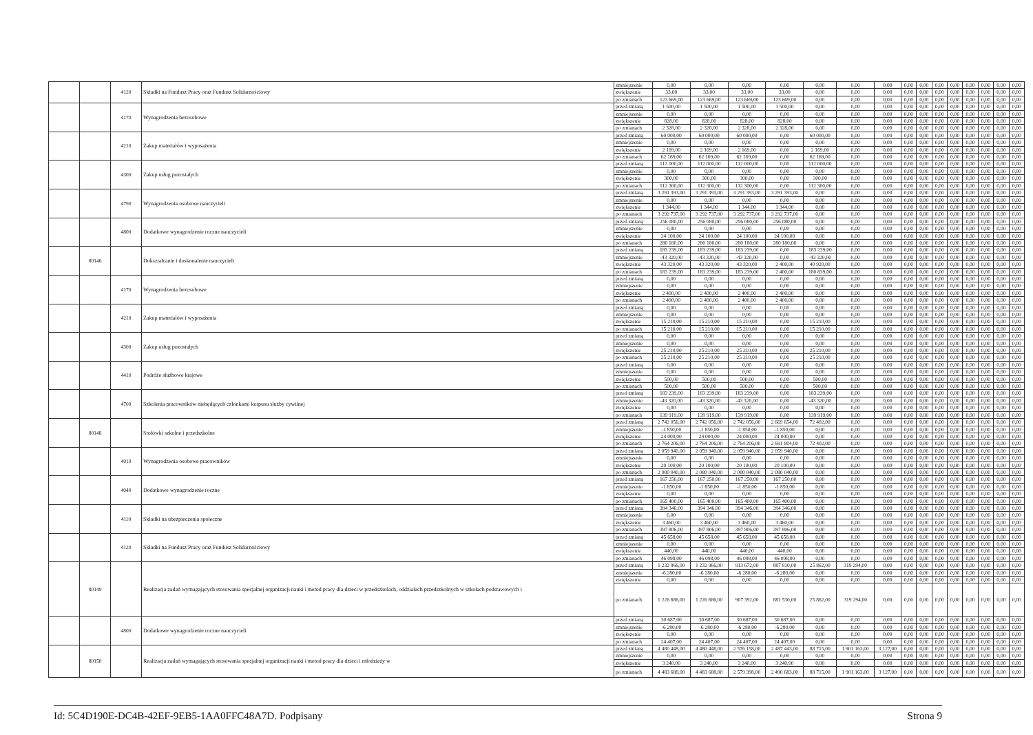| | | 4120 | Składki na Fundusz Pracy oraz Fundusz Solidarnościowy | zmniejszenie | 0,00 | 0,00 | 0,00 | 0,00 | 0,00 | 0,00 | 0,00 | 0,00 | 0,00 | 0,00 | 0,00 | 0,00 | 0,00 | 0,00 | 0,00 |
| | | | | zwiększenie | 33,00 | 33,00 | 33,00 | 33,00 | 0,00 | 0,00 | 0,00 | 0,00 | 0,00 | 0,00 | 0,00 | 0,00 | 0,00 | 0,00 | 0,00 |
| | | | | po zmianach | 123 669,00 | 123 669,00 | 123 669,00 | 123 669,00 | 0,00 | 0,00 | 0,00 | 0,00 | 0,00 | 0,00 | 0,00 | 0,00 | 0,00 | 0,00 | 0,00 |
| | | 4170 | Wynagrodzenia bezosobowe | przed zmianą | 1 500,00 | 1 500,00 | 1 500,00 | 1 500,00 | 0,00 | 0,00 | 0,00 | 0,00 | 0,00 | 0,00 | 0,00 | 0,00 | 0,00 | 0,00 | 0,00 |
| | | | | zmniejszenie | 0,00 | 0,00 | 0,00 | 0,00 | 0,00 | 0,00 | 0,00 | 0,00 | 0,00 | 0,00 | 0,00 | 0,00 | 0,00 | 0,00 | 0,00 |
| | | | | zwiększenie | 828,00 | 828,00 | 828,00 | 828,00 | 0,00 | 0,00 | 0,00 | 0,00 | 0,00 | 0,00 | 0,00 | 0,00 | 0,00 | 0,00 | 0,00 |
| | | | | po zmianach | 2 328,00 | 2 328,00 | 2 328,00 | 2 328,00 | 0,00 | 0,00 | 0,00 | 0,00 | 0,00 | 0,00 | 0,00 | 0,00 | 0,00 | 0,00 | 0,00 |
| | | 4210 | Zakup materiałów i wyposażenia | przed zmianą | 60 000,00 | 60 000,00 | 60 000,00 | 0,00 | 60 000,00 | 0,00 | 0,00 | 0,00 | 0,00 | 0,00 | 0,00 | 0,00 | 0,00 | 0,00 | 0,00 |
| | | | | zmniejszenie | 0,00 | 0,00 | 0,00 | 0,00 | 0,00 | 0,00 | 0,00 | 0,00 | 0,00 | 0,00 | 0,00 | 0,00 | 0,00 | 0,00 | 0,00 |
| | | | | zwiększenie | 2 169,00 | 2 169,00 | 2 169,00 | 0,00 | 2 169,00 | 0,00 | 0,00 | 0,00 | 0,00 | 0,00 | 0,00 | 0,00 | 0,00 | 0,00 | 0,00 |
| | | | | po zmianach | 62 169,00 | 62 169,00 | 62 169,00 | 0,00 | 62 169,00 | 0,00 | 0,00 | 0,00 | 0,00 | 0,00 | 0,00 | 0,00 | 0,00 | 0,00 | 0,00 |
| | | 4300 | Zakup usług pozostałych | przed zmianą | 112 000,00 | 112 000,00 | 112 000,00 | 0,00 | 112 000,00 | 0,00 | 0,00 | 0,00 | 0,00 | 0,00 | 0,00 | 0,00 | 0,00 | 0,00 | 0,00 |
| | | | | zmniejszenie | 0,00 | 0,00 | 0,00 | 0,00 | 0,00 | 0,00 | 0,00 | 0,00 | 0,00 | 0,00 | 0,00 | 0,00 | 0,00 | 0,00 | 0,00 |
| | | | | zwiększenie | 300,00 | 300,00 | 300,00 | 0,00 | 300,00 | 0,00 | 0,00 | 0,00 | 0,00 | 0,00 | 0,00 | 0,00 | 0,00 | 0,00 | 0,00 |
| | | | | po zmianach | 112 300,00 | 112 300,00 | 112 300,00 | 0,00 | 112 300,00 | 0,00 | 0,00 | 0,00 | 0,00 | 0,00 | 0,00 | 0,00 | 0,00 | 0,00 | 0,00 |
| | | 4790 | Wynagrodzenia osobowe nauczycieli | przed zmianą | 3 291 393,00 | 3 291 393,00 | 3 291 393,00 | 3 291 393,00 | 0,00 | 0,00 | 0,00 | 0,00 | 0,00 | 0,00 | 0,00 | 0,00 | 0,00 | 0,00 | 0,00 |
| | | | | zmniejszenie | 0,00 | 0,00 | 0,00 | 0,00 | 0,00 | 0,00 | 0,00 | 0,00 | 0,00 | 0,00 | 0,00 | 0,00 | 0,00 | 0,00 | 0,00 |
| | | | | zwiększenie | 1 344,00 | 1 344,00 | 1 344,00 | 1 344,00 | 0,00 | 0,00 | 0,00 | 0,00 | 0,00 | 0,00 | 0,00 | 0,00 | 0,00 | 0,00 | 0,00 |
| | | | | po zmianach | 3 292 737,00 | 3 292 737,00 | 3 292 737,00 | 3 292 737,00 | 0,00 | 0,00 | 0,00 | 0,00 | 0,00 | 0,00 | 0,00 | 0,00 | 0,00 | 0,00 | 0,00 |
| | | 4800 | Dodatkowe wynagrodzenie roczne nauczycieli | przed zmianą | 256 080,00 | 256 080,00 | 256 080,00 | 256 080,00 | 0,00 | 0,00 | 0,00 | 0,00 | 0,00 | 0,00 | 0,00 | 0,00 | 0,00 | 0,00 | 0,00 |
| | | | | zmniejszenie | 0,00 | 0,00 | 0,00 | 0,00 | 0,00 | 0,00 | 0,00 | 0,00 | 0,00 | 0,00 | 0,00 | 0,00 | 0,00 | 0,00 | 0,00 |
| | | | | zwiększenie | 24 100,00 | 24 100,00 | 24 100,00 | 24 100,00 | 0,00 | 0,00 | 0,00 | 0,00 | 0,00 | 0,00 | 0,00 | 0,00 | 0,00 | 0,00 | 0,00 |
| | | | | po zmianach | 280 180,00 | 280 180,00 | 280 180,00 | 280 180,00 | 0,00 | 0,00 | 0,00 | 0,00 | 0,00 | 0,00 | 0,00 | 0,00 | 0,00 | 0,00 | 0,00 |
| | 80146 | | Dokształcanie i doskonalenie nauczycieli | przed zmianą | 183 239,00 | 183 239,00 | 183 239,00 | 0,00 | 183 239,00 | 0,00 | 0,00 | 0,00 | 0,00 | 0,00 | 0,00 | 0,00 | 0,00 | 0,00 | 0,00 |
| | | | | zmniejszenie | -43 320,00 | -43 320,00 | -43 320,00 | 0,00 | -43 320,00 | 0,00 | 0,00 | 0,00 | 0,00 | 0,00 | 0,00 | 0,00 | 0,00 | 0,00 | 0,00 |
| | | | | zwiększenie | 43 320,00 | 43 320,00 | 43 320,00 | 2 400,00 | 40 920,00 | 0,00 | 0,00 | 0,00 | 0,00 | 0,00 | 0,00 | 0,00 | 0,00 | 0,00 | 0,00 |
| | | | | po zmianach | 183 239,00 | 183 239,00 | 183 239,00 | 2 400,00 | 180 839,00 | 0,00 | 0,00 | 0,00 | 0,00 | 0,00 | 0,00 | 0,00 | 0,00 | 0,00 | 0,00 |
| | | 4170 | Wynagrodzenia bezosobowe | przed zmianą | 0,00 | 0,00 | 0,00 | 0,00 | 0,00 | 0,00 | 0,00 | 0,00 | 0,00 | 0,00 | 0,00 | 0,00 | 0,00 | 0,00 | 0,00 |
| | | | | zmniejszenie | 0,00 | 0,00 | 0,00 | 0,00 | 0,00 | 0,00 | 0,00 | 0,00 | 0,00 | 0,00 | 0,00 | 0,00 | 0,00 | 0,00 | 0,00 |
| | | | | zwiększenie | 2 400,00 | 2 400,00 | 2 400,00 | 2 400,00 | 0,00 | 0,00 | 0,00 | 0,00 | 0,00 | 0,00 | 0,00 | 0,00 | 0,00 | 0,00 | 0,00 |
| | | | | po zmianach | 2 400,00 | 2 400,00 | 2 400,00 | 2 400,00 | 0,00 | 0,00 | 0,00 | 0,00 | 0,00 | 0,00 | 0,00 | 0,00 | 0,00 | 0,00 | 0,00 |
| | | 4210 | Zakup materiałów i wyposażenia | przed zmianą | 0,00 | 0,00 | 0,00 | 0,00 | 0,00 | 0,00 | 0,00 | 0,00 | 0,00 | 0,00 | 0,00 | 0,00 | 0,00 | 0,00 | 0,00 |
| | | | | zmniejszenie | 0,00 | 0,00 | 0,00 | 0,00 | 0,00 | 0,00 | 0,00 | 0,00 | 0,00 | 0,00 | 0,00 | 0,00 | 0,00 | 0,00 | 0,00 |
| | | | | zwiększenie | 15 210,00 | 15 210,00 | 15 210,00 | 0,00 | 15 210,00 | 0,00 | 0,00 | 0,00 | 0,00 | 0,00 | 0,00 | 0,00 | 0,00 | 0,00 | 0,00 |
| | | | | po zmianach | 15 210,00 | 15 210,00 | 15 210,00 | 0,00 | 15 210,00 | 0,00 | 0,00 | 0,00 | 0,00 | 0,00 | 0,00 | 0,00 | 0,00 | 0,00 | 0,00 |
| | | 4300 | Zakup usług pozostałych | przed zmianą | 0,00 | 0,00 | 0,00 | 0,00 | 0,00 | 0,00 | 0,00 | 0,00 | 0,00 | 0,00 | 0,00 | 0,00 | 0,00 | 0,00 | 0,00 |
| | | | | zmniejszenie | 0,00 | 0,00 | 0,00 | 0,00 | 0,00 | 0,00 | 0,00 | 0,00 | 0,00 | 0,00 | 0,00 | 0,00 | 0,00 | 0,00 | 0,00 |
| | | | | zwiększenie | 25 210,00 | 25 210,00 | 25 210,00 | 0,00 | 25 210,00 | 0,00 | 0,00 | 0,00 | 0,00 | 0,00 | 0,00 | 0,00 | 0,00 | 0,00 | 0,00 |
| | | | | po zmianach | 25 210,00 | 25 210,00 | 25 210,00 | 0,00 | 25 210,00 | 0,00 | 0,00 | 0,00 | 0,00 | 0,00 | 0,00 | 0,00 | 0,00 | 0,00 | 0,00 |
| | | 4410 | Podróże służbowe krajowe | przed zmianą | 0,00 | 0,00 | 0,00 | 0,00 | 0,00 | 0,00 | 0,00 | 0,00 | 0,00 | 0,00 | 0,00 | 0,00 | 0,00 | 0,00 | 0,00 |
| | | | | zmniejszenie | 0,00 | 0,00 | 0,00 | 0,00 | 0,00 | 0,00 | 0,00 | 0,00 | 0,00 | 0,00 | 0,00 | 0,00 | 0,00 | 0,00 | 0,00 |
| | | | | zwiększenie | 500,00 | 500,00 | 500,00 | 0,00 | 500,00 | 0,00 | 0,00 | 0,00 | 0,00 | 0,00 | 0,00 | 0,00 | 0,00 | 0,00 | 0,00 |
| | | | | po zmianach | 500,00 | 500,00 | 500,00 | 0,00 | 500,00 | 0,00 | 0,00 | 0,00 | 0,00 | 0,00 | 0,00 | 0,00 | 0,00 | 0,00 | 0,00 |
| | | 4700 | Szkolenia pracowników niebędących członkami korpusu służby cywilnej | przed zmianą | 183 239,00 | 183 239,00 | 183 239,00 | 0,00 | 183 239,00 | 0,00 | 0,00 | 0,00 | 0,00 | 0,00 | 0,00 | 0,00 | 0,00 | 0,00 | 0,00 |
| | | | | zmniejszenie | -43 320,00 | -43 320,00 | -43 320,00 | 0,00 | -43 320,00 | 0,00 | 0,00 | 0,00 | 0,00 | 0,00 | 0,00 | 0,00 | 0,00 | 0,00 | 0,00 |
| | | | | zwiększenie | 0,00 | 0,00 | 0,00 | 0,00 | 0,00 | 0,00 | 0,00 | 0,00 | 0,00 | 0,00 | 0,00 | 0,00 | 0,00 | 0,00 | 0,00 |
| | | | | po zmianach | 139 919,00 | 139 919,00 | 139 919,00 | 0,00 | 139 919,00 | 0,00 | 0,00 | 0,00 | 0,00 | 0,00 | 0,00 | 0,00 | 0,00 | 0,00 | 0,00 |
| | 80148 | | Stołówki szkolne i przedszkolne | przed zmianą | 2 742 056,00 | 2 742 056,00 | 2 742 056,00 | 2 669 654,00 | 72 402,00 | 0,00 | 0,00 | 0,00 | 0,00 | 0,00 | 0,00 | 0,00 | 0,00 | 0,00 | 0,00 |
| | | | | zmniejszenie | -1 850,00 | -1 850,00 | -1 850,00 | -1 850,00 | 0,00 | 0,00 | 0,00 | 0,00 | 0,00 | 0,00 | 0,00 | 0,00 | 0,00 | 0,00 | 0,00 |
| | | | | zwiększenie | 24 000,00 | 24 000,00 | 24 000,00 | 24 000,00 | 0,00 | 0,00 | 0,00 | 0,00 | 0,00 | 0,00 | 0,00 | 0,00 | 0,00 | 0,00 | 0,00 |
| | | | | po zmianach | 2 764 206,00 | 2 764 206,00 | 2 764 206,00 | 2 691 804,00 | 72 402,00 | 0,00 | 0,00 | 0,00 | 0,00 | 0,00 | 0,00 | 0,00 | 0,00 | 0,00 | 0,00 |
| | | 4010 | Wynagrodzenia osobowe pracowników | przed zmianą | 2 059 940,00 | 2 059 940,00 | 2 059 940,00 | 2 059 940,00 | 0,00 | 0,00 | 0,00 | 0,00 | 0,00 | 0,00 | 0,00 | 0,00 | 0,00 | 0,00 | 0,00 |
| | | | | zmniejszenie | 0,00 | 0,00 | 0,00 | 0,00 | 0,00 | 0,00 | 0,00 | 0,00 | 0,00 | 0,00 | 0,00 | 0,00 | 0,00 | 0,00 | 0,00 |
| | | | | zwiększenie | 20 100,00 | 20 100,00 | 20 100,00 | 20 100,00 | 0,00 | 0,00 | 0,00 | 0,00 | 0,00 | 0,00 | 0,00 | 0,00 | 0,00 | 0,00 | 0,00 |
| | | | | po zmianach | 2 080 040,00 | 2 080 040,00 | 2 080 040,00 | 2 080 040,00 | 0,00 | 0,00 | 0,00 | 0,00 | 0,00 | 0,00 | 0,00 | 0,00 | 0,00 | 0,00 | 0,00 |
| | | 4040 | Dodatkowe wynagrodzenie roczne | przed zmianą | 167 250,00 | 167 250,00 | 167 250,00 | 167 250,00 | 0,00 | 0,00 | 0,00 | 0,00 | 0,00 | 0,00 | 0,00 | 0,00 | 0,00 | 0,00 | 0,00 |
| | | | | zmniejszenie | -1 850,00 | -1 850,00 | -1 850,00 | -1 850,00 | 0,00 | 0,00 | 0,00 | 0,00 | 0,00 | 0,00 | 0,00 | 0,00 | 0,00 | 0,00 | 0,00 |
| | | | | zwiększenie | 0,00 | 0,00 | 0,00 | 0,00 | 0,00 | 0,00 | 0,00 | 0,00 | 0,00 | 0,00 | 0,00 | 0,00 | 0,00 | 0,00 | 0,00 |
| | | | | po zmianach | 165 400,00 | 165 400,00 | 165 400,00 | 165 400,00 | 0,00 | 0,00 | 0,00 | 0,00 | 0,00 | 0,00 | 0,00 | 0,00 | 0,00 | 0,00 | 0,00 |
| | | 4110 | Składki na ubezpieczenia społeczne | przed zmianą | 394 346,00 | 394 346,00 | 394 346,00 | 394 346,00 | 0,00 | 0,00 | 0,00 | 0,00 | 0,00 | 0,00 | 0,00 | 0,00 | 0,00 | 0,00 | 0,00 |
| | | | | zmniejszenie | 0,00 | 0,00 | 0,00 | 0,00 | 0,00 | 0,00 | 0,00 | 0,00 | 0,00 | 0,00 | 0,00 | 0,00 | 0,00 | 0,00 | 0,00 |
| | | | | zwiększenie | 3 460,00 | 3 460,00 | 3 460,00 | 3 460,00 | 0,00 | 0,00 | 0,00 | 0,00 | 0,00 | 0,00 | 0,00 | 0,00 | 0,00 | 0,00 | 0,00 |
| | | | | po zmianach | 397 806,00 | 397 806,00 | 397 806,00 | 397 806,00 | 0,00 | 0,00 | 0,00 | 0,00 | 0,00 | 0,00 | 0,00 | 0,00 | 0,00 | 0,00 | 0,00 |
| | | 4120 | Składki na Fundusz Pracy oraz Fundusz Solidarnościowy | przed zmianą | 45 658,00 | 45 658,00 | 45 658,00 | 45 658,00 | 0,00 | 0,00 | 0,00 | 0,00 | 0,00 | 0,00 | 0,00 | 0,00 | 0,00 | 0,00 | 0,00 |
| | | | | zmniejszenie | 0,00 | 0,00 | 0,00 | 0,00 | 0,00 | 0,00 | 0,00 | 0,00 | 0,00 | 0,00 | 0,00 | 0,00 | 0,00 | 0,00 | 0,00 |
| | | | | zwiększenie | 440,00 | 440,00 | 440,00 | 440,00 | 0,00 | 0,00 | 0,00 | 0,00 | 0,00 | 0,00 | 0,00 | 0,00 | 0,00 | 0,00 | 0,00 |
| | | | | po zmianach | 46 098,00 | 46 098,00 | 46 098,00 | 46 098,00 | 0,00 | 0,00 | 0,00 | 0,00 | 0,00 | 0,00 | 0,00 | 0,00 | 0,00 | 0,00 | 0,00 |
| | 80149 | | Realizacja zadań wymagających stosowania specjalnej organizacji nauki i metod pracy dla dzieci w przedszkolach, oddziałach przedszkolnych w szkołach podstawowych i | przed zmianą | 1 232 966,00 | 1 232 966,00 | 913 672,00 | 887 810,00 | 25 862,00 | 319 294,00 | 0,00 | 0,00 | 0,00 | 0,00 | 0,00 | 0,00 | 0,00 | 0,00 | 0,00 |
| | | | | zmniejszenie | -6 280,00 | -6 280,00 | -6 280,00 | -6 280,00 | 0,00 | 0,00 | 0,00 | 0,00 | 0,00 | 0,00 | 0,00 | 0,00 | 0,00 | 0,00 | 0,00 |
| | | | | zwiększenie | 0,00 | 0,00 | 0,00 | 0,00 | 0,00 | 0,00 | 0,00 | 0,00 | 0,00 | 0,00 | 0,00 | 0,00 | 0,00 | 0,00 | 0,00 |
| | | | | po zmianach | 1 226 686,00 | 1 226 686,00 | 907 392,00 | 881 530,00 | 25 862,00 | 319 294,00 | 0,00 | 0,00 | 0,00 | 0,00 | 0,00 | 0,00 | 0,00 | 0,00 | 0,00 |
| | | 4800 | Dodatkowe wynagrodzenie roczne nauczycieli | przed zmianą | 30 687,00 | 30 687,00 | 30 687,00 | 30 687,00 | 0,00 | 0,00 | 0,00 | 0,00 | 0,00 | 0,00 | 0,00 | 0,00 | 0,00 | 0,00 | 0,00 |
| | | | | zmniejszenie | -6 280,00 | -6 280,00 | -6 280,00 | -6 280,00 | 0,00 | 0,00 | 0,00 | 0,00 | 0,00 | 0,00 | 0,00 | 0,00 | 0,00 | 0,00 | 0,00 |
| | | | | zwiększenie | 0,00 | 0,00 | 0,00 | 0,00 | 0,00 | 0,00 | 0,00 | 0,00 | 0,00 | 0,00 | 0,00 | 0,00 | 0,00 | 0,00 | 0,00 |
| | | | | po zmianach | 24 407,00 | 24 407,00 | 24 407,00 | 24 407,00 | 0,00 | 0,00 | 0,00 | 0,00 | 0,00 | 0,00 | 0,00 | 0,00 | 0,00 | 0,00 | 0,00 |
| | 80150 | | Realizacja zadań wymagających stosowania specjalnej organizacji nauki i metod pracy dla dzieci i młodzieży w | przed zmianą | 4 480 448,00 | 4 480 448,00 | 2 576 158,00 | 2 487 443,00 | 88 715,00 | 1 901 163,00 | 3 127,00 | 0,00 | 0,00 | 0,00 | 0,00 | 0,00 | 0,00 | 0,00 | 0,00 |
| | | | | zmniejszenie | 0,00 | 0,00 | 0,00 | 0,00 | 0,00 | 0,00 | 0,00 | 0,00 | 0,00 | 0,00 | 0,00 | 0,00 | 0,00 | 0,00 | 0,00 |
| | | | | zwiększenie | 3 240,00 | 3 240,00 | 3 240,00 | 3 240,00 | 0,00 | 0,00 | 0,00 | 0,00 | 0,00 | 0,00 | 0,00 | 0,00 | 0,00 | 0,00 | 0,00 |
| | | | | po zmianach | 4 483 688,00 | 4 483 688,00 | 2 579 398,00 | 2 490 683,00 | 88 715,00 | 1 901 163,00 | 3 127,00 | 0,00 | 0,00 | 0,00 | 0,00 | 0,00 | 0,00 | 0,00 | 0,00 |
Id: 5C4D190E-DC4B-42EF-9EB5-1AA0FFC48A7D. Podpisany Strona 9